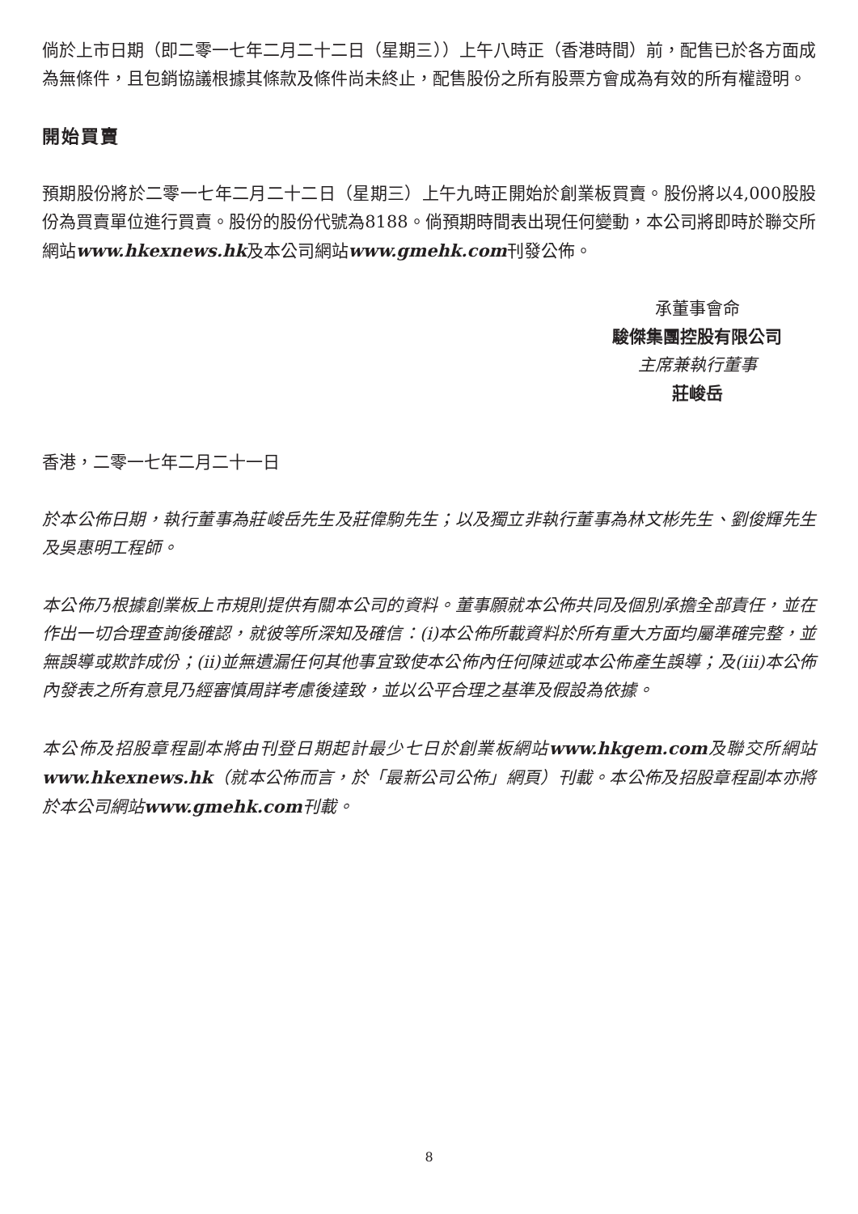倘於上市日期（即二零一七年二月二十二日（星期三））上午八時正（香港時間）前，配售已於各方面成為無條件，且包銷協議根據其條款及條件尚未終止，配售股份之所有股票方會成為有效的所有權證明。
開始買賣
預期股份將於二零一七年二月二十二日（星期三）上午九時正開始於創業板買賣。股份將以4,000股股份為買賣單位進行買賣。股份的股份代號為8188。倘預期時間表出現任何變動，本公司將即時於聯交所網站www.hkexnews.hk及本公司網站www.gmehk.com刊發公佈。
承董事會命
駿傑集團控股有限公司
主席兼執行董事
莊峻岳
香港，二零一七年二月二十一日
於本公佈日期，執行董事為莊峻岳先生及莊偉駒先生；以及獨立非執行董事為林文彬先生、劉俊輝先生及吳惠明工程師。
本公佈乃根據創業板上市規則提供有關本公司的資料。董事願就本公佈共同及個別承擔全部責任，並在作出一切合理查詢後確認，就彼等所深知及確信：(i)本公佈所載資料於所有重大方面均屬準確完整，並無誤導或欺詐成份；(ii)並無遺漏任何其他事宜致使本公佈內任何陳述或本公佈產生誤導；及(iii)本公佈內發表之所有意見乃經審慎周詳考慮後達致，並以公平合理之基準及假設為依據。
本公佈及招股章程副本將由刊登日期起計最少七日於創業板網站www.hkgem.com及聯交所網站www.hkexnews.hk（就本公佈而言，於「最新公司公佈」網頁）刊載。本公佈及招股章程副本亦將於本公司網站www.gmehk.com刊載。
8